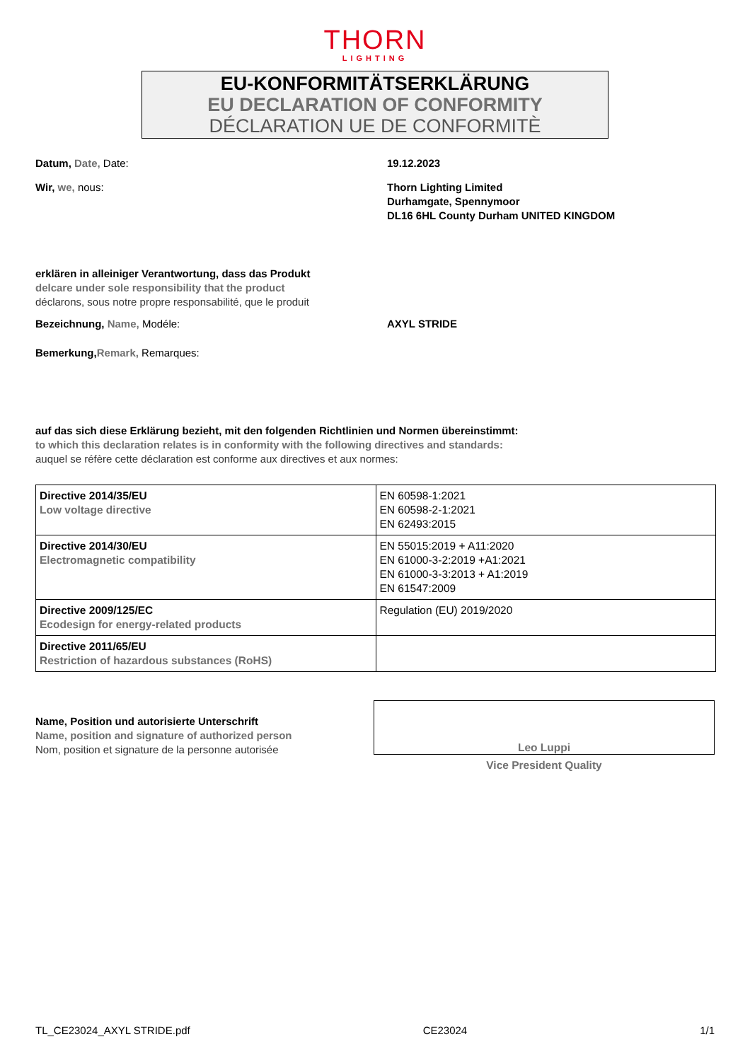THORN
LIGHTING
EU-KONFORMITÄTSERKLÄRUNG
EU DECLARATION OF CONFORMITY
DÉCLARATION UE DE CONFORMITÈ
Datum, Date, Date: 19.12.2023
Wir, we, nous: Thorn Lighting Limited
Durhamgate, Spennymoor
DL16 6HL County Durham UNITED KINGDOM
erklären in alleiniger Verantwortung, dass das Produkt
delcare under sole responsibility that the product
déclarons, sous notre propre responsabilité, que le produit
Bezeichnung, Name, Modéle: AXYL STRIDE
Bemerkung, Remark, Remarques:
auf das sich diese Erklärung bezieht, mit den folgenden Richtlinien und Normen übereinstimmt:
to which this declaration relates is in conformity with the following directives and standards:
auquel se réfère cette déclaration est conforme aux directives et aux normes:
| Directive 2014/35/EU Low voltage directive | EN 60598-1:2021 EN 60598-2-1:2021 EN 62493:2015 |
| Directive 2014/30/EU Electromagnetic compatibility | EN 55015:2019 + A11:2020 EN 61000-3-2:2019 +A1:2021 EN 61000-3-3:2013 + A1:2019 EN 61547:2009 |
| Directive 2009/125/EC Ecodesign for energy-related products | Regulation (EU) 2019/2020 |
| Directive 2011/65/EU Restriction of hazardous substances (RoHS) | |
Name, Position und autorisierte Unterschrift
Name, position and signature of authorized person
Nom, position et signature de la personne autorisée
Leo Luppi
Vice President Quality
TL_CE23024_AXYL STRIDE.pdf CE23024 1/1